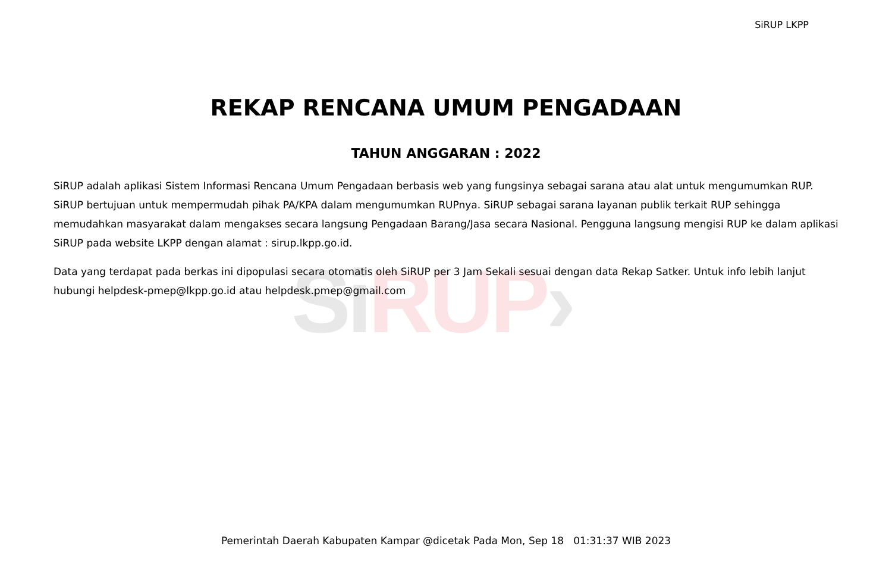Si RUP›
SiRUP LKPP
REKAP RENCANA UMUM PENGADAAN
TAHUN ANGGARAN : 2022
SiRUP adalah aplikasi Sistem Informasi Rencana Umum Pengadaan berbasis web yang fungsinya sebagai sarana atau alat untuk mengumumkan RUP. SiRUP bertujuan untuk mempermudah pihak PA/KPA dalam mengumumkan RUPnya. SiRUP sebagai sarana layanan publik terkait RUP sehingga memudahkan masyarakat dalam mengakses secara langsung Pengadaan Barang/Jasa secara Nasional. Pengguna langsung mengisi RUP ke dalam aplikasi SiRUP pada website LKPP dengan alamat : sirup.lkpp.go.id.
Data yang terdapat pada berkas ini dipopulasi secara otomatis oleh SiRUP per 3 Jam Sekali sesuai dengan data Rekap Satker. Untuk info lebih lanjut hubungi helpdesk-pmep@lkpp.go.id atau helpdesk.pmep@gmail.com
Pemerintah Daerah Kabupaten Kampar @dicetak Pada Mon, Sep 18 01:31:37 WIB 2023